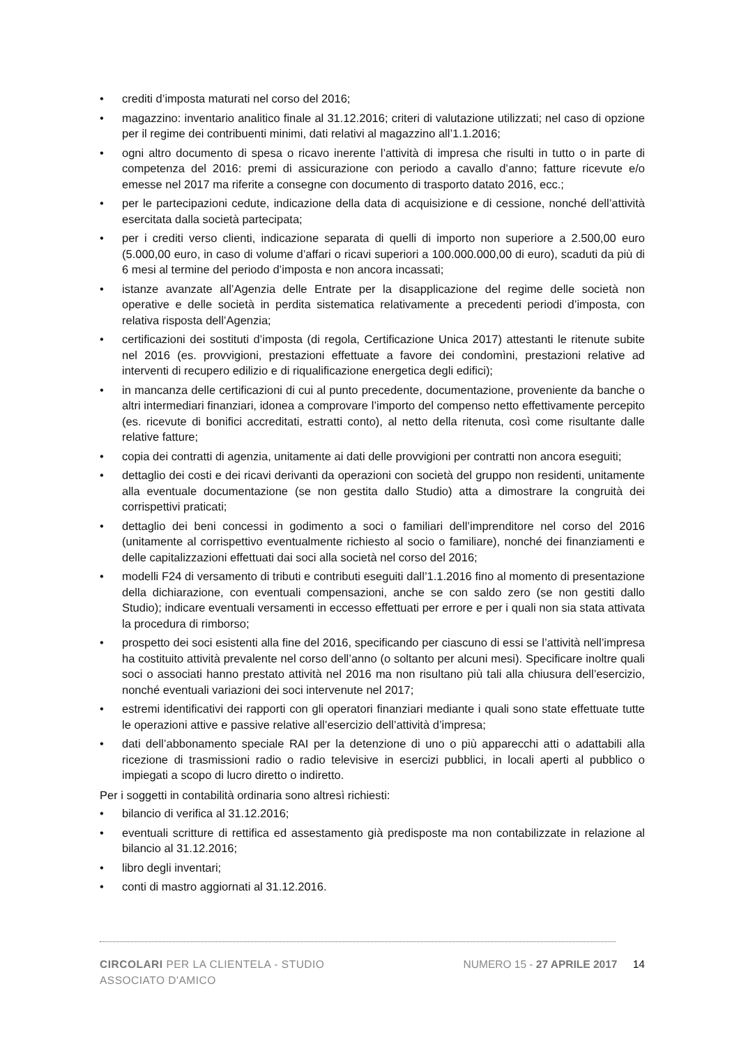• crediti d’imposta maturati nel corso del 2016;
• magazzino: inventario analitico finale al 31.12.2016; criteri di valutazione utilizzati; nel caso di opzione per il regime dei contribuenti minimi, dati relativi al magazzino all’1.1.2016;
• ogni altro documento di spesa o ricavo inerente l’attività di impresa che risulti in tutto o in parte di competenza del 2016: premi di assicurazione con periodo a cavallo d’anno; fatture ricevute e/o emesse nel 2017 ma riferite a consegne con documento di trasporto datato 2016, ecc.;
• per le partecipazioni cedute, indicazione della data di acquisizione e di cessione, nonché dell’attività esercitata dalla società partecipata;
• per i crediti verso clienti, indicazione separata di quelli di importo non superiore a 2.500,00 euro (5.000,00 euro, in caso di volume d’affari o ricavi superiori a 100.000.000,00 di euro), scaduti da più di 6 mesi al termine del periodo d’imposta e non ancora incassati;
• istanze avanzate all’Agenzia delle Entrate per la disapplicazione del regime delle società non operative e delle società in perdita sistematica relativamente a precedenti periodi d’imposta, con relativa risposta dell’Agenzia;
• certificazioni dei sostituti d’imposta (di regola, Certificazione Unica 2017) attestanti le ritenute subite nel 2016 (es. provvigioni, prestazioni effettuate a favore dei condomìni, prestazioni relative ad interventi di recupero edilizio e di riqualificazione energetica degli edifici);
• in mancanza delle certificazioni di cui al punto precedente, documentazione, proveniente da banche o altri intermediari finanziari, idonea a comprovare l’importo del compenso netto effettivamente percepito (es. ricevute di bonifici accreditati, estratti conto), al netto della ritenuta, così come risultante dalle relative fatture;
• copia dei contratti di agenzia, unitamente ai dati delle provvigioni per contratti non ancora eseguiti;
• dettaglio dei costi e dei ricavi derivanti da operazioni con società del gruppo non residenti, unitamente alla eventuale documentazione (se non gestita dallo Studio) atta a dimostrare la congruità dei corrispettivi praticati;
• dettaglio dei beni concessi in godimento a soci o familiari dell’imprenditore nel corso del 2016 (unitamente al corrispettivo eventualmente richiesto al socio o familiare), nonché dei finanziamenti e delle capitalizzazioni effettuati dai soci alla società nel corso del 2016;
• modelli F24 di versamento di tributi e contributi eseguiti dall’1.1.2016 fino al momento di presentazione della dichiarazione, con eventuali compensazioni, anche se con saldo zero (se non gestiti dallo Studio); indicare eventuali versamenti in eccesso effettuati per errore e per i quali non sia stata attivata la procedura di rimborso;
• prospetto dei soci esistenti alla fine del 2016, specificando per ciascuno di essi se l’attività nell’impresa ha costituito attività prevalente nel corso dell’anno (o soltanto per alcuni mesi). Specificare inoltre quali soci o associati hanno prestato attività nel 2016 ma non risultano più tali alla chiusura dell’esercizio, nonché eventuali variazioni dei soci intervenute nel 2017;
• estremi identificativi dei rapporti con gli operatori finanziari mediante i quali sono state effettuate tutte le operazioni attive e passive relative all’esercizio dell’attività d’impresa;
• dati dell’abbonamento speciale RAI per la detenzione di uno o più apparecchi atti o adattabili alla ricezione di trasmissioni radio o radio televisive in esercizi pubblici, in locali aperti al pubblico o impiegati a scopo di lucro diretto o indiretto.
Per i soggetti in contabilità ordinaria sono altresì richiesti:
• bilancio di verifica al 31.12.2016;
• eventuali scritture di rettifica ed assestamento già predisposte ma non contabilizzate in relazione al bilancio al 31.12.2016;
• libro degli inventari;
• conti di mastro aggiornati al 31.12.2016.
CIRCOLARI PER LA CLIENTELA - STUDIO ASSOCIATO D'AMICO
NUMERO 15 - 27 APRILE 2017 14